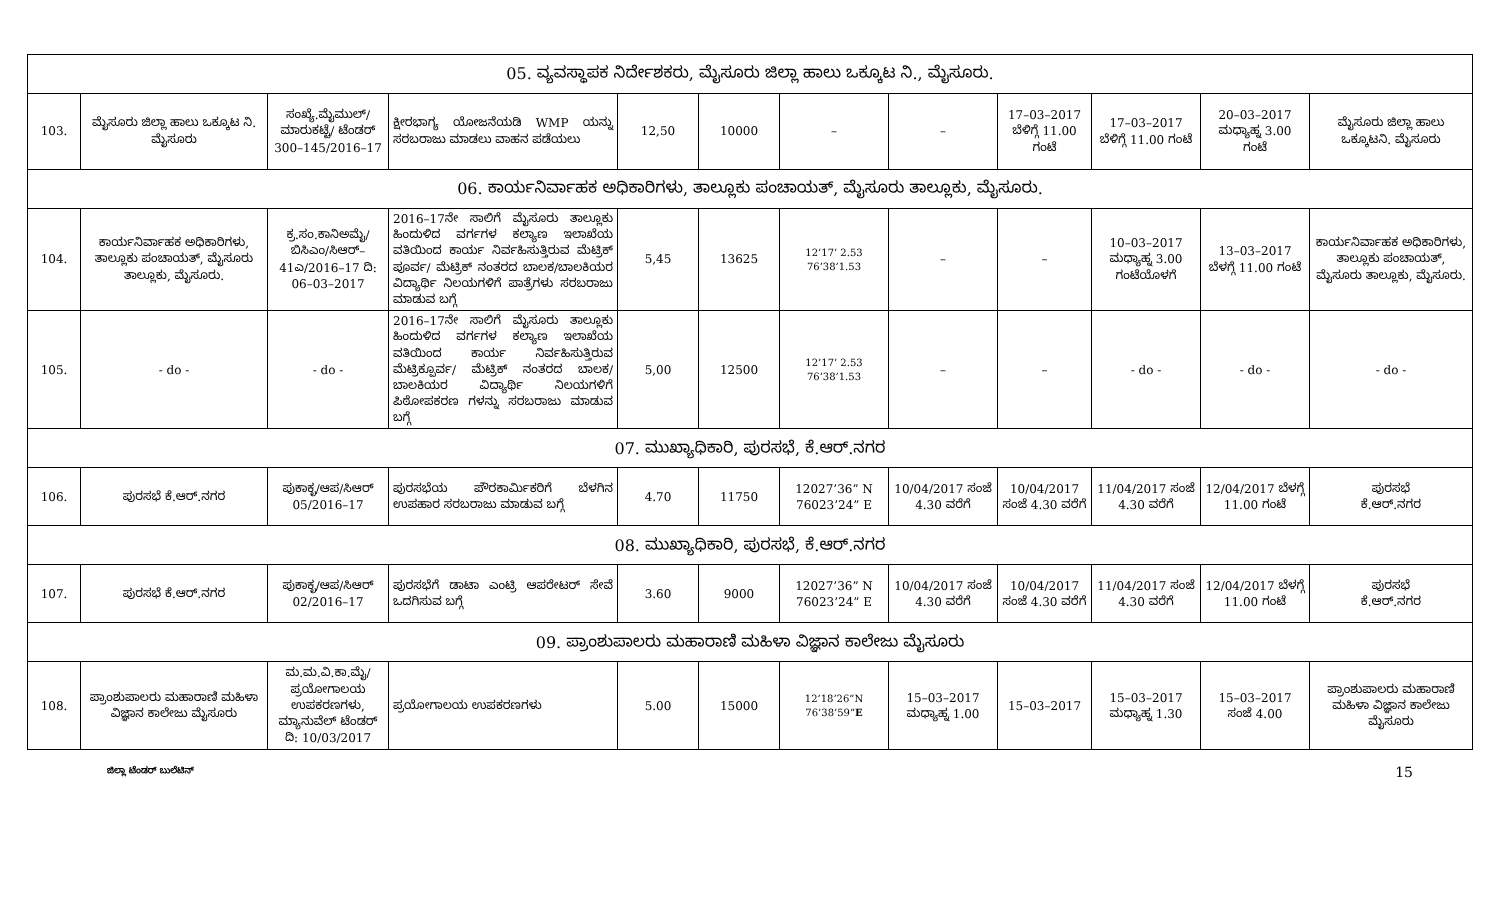| 05. ವ್ಯವಸ್ಥಾಪಕ ನಿರ್ದೇಶಕರು, ಮೈಸೂರು ಜಿಲ್ಲಾ ಹಾಲು ಒಕ್ಕೂಟ ನಿ., ಮೈಸೂರು. | | | | | | | | | | | |
| 103. | ಮೈಸೂರು ಜಿಲ್ಲಾ ಹಾಲು ಒಕ್ಕೂಟ ನಿ. ಮೈಸೂರು | ಸಂಖ್ಯೆ.ಮೈಮುಲ್/ ಮಾರುಕಟ್ಟೆ/ ಟೆಂಡರ್ 300–145/2016–17 | ಕ್ಷೀರಭಾಗ್ಯ ಯೋಜನೆಯಡಿ WMP ಯನ್ನು ಸರಬರಾಜು ಮಾಡಲು ವಾಹನ ಪಡೆಯಲು | 12,50 | 10000 | – | – | 17–03–2017 ಬೆಳಿಗ್ಗೆ 11.00 ಗಂಟೆ | 17–03–2017 ಬೆಳಿಗ್ಗೆ 11.00 ಗಂಟೆ | 20–03–2017 ಮಧ್ಯಾಹ್ನ 3.00 ಗಂಟೆ | ಮೈಸೂರು ಜಿಲ್ಲಾ ಹಾಲು ಒಕ್ಕೂಟನಿ. ಮೈಸೂರು |
| 06. ಕಾರ್ಯನಿರ್ವಾಹಕ ಅಧಿಕಾರಿಗಳು, ತಾಲ್ಲೂಕು ಪಂಚಾಯತ್, ಮೈಸೂರು ತಾಲ್ಲೂಕು, ಮೈಸೂರು. | | | | | | | | | | | |
| 104. | ಕಾರ್ಯನಿರ್ವಾಹಕ ಅಧಿಕಾರಿಗಳು, ತಾಲ್ಲೂಕು ಪಂಚಾಯತ್, ಮೈಸೂರು ತಾಲ್ಲೂಕು, ಮೈಸೂರು. | ಕ್ರ.ಸಂ.ಕಾನಿಅಮೈ/ ಬಿಸಿಎಂ/ಸಿಆರ್–41ಎ/2016–17 ದಿ: 06–03–2017 | 2016–17ನೇ ಸಾಲಿಗೆ ಮೈಸೂರು ತಾಲ್ಲೂಕು ಹಿಂದುಳಿದ ವರ್ಗಗಳ ಕಲ್ಯಾಣ ಇಲಾಖೆಯ ವತಿಯಿಂದ ಕಾರ್ಯ ನಿರ್ವಹಿಸುತ್ತಿರುವ ಮೆಟ್ರಿಕ್ ಪೂರ್ವ/ ಮೆಟ್ರಿಕ್ ನಂತರದ ಬಾಲಕ/ಬಾಲಕಿಯರ ವಿದ್ಯಾರ್ಥಿ ನಿಲಯಗಳಿಗೆ ಪಾತ್ರೆಗಳು ಸರಬರಾಜು ಮಾಡುವ ಬಗ್ಗೆ | 5,45 | 13625 | 12’17’ 2.53 76’38’1.53 | – | – | 10–03–2017 ಮಧ್ಯಾಹ್ನ 3.00 ಗಂಟೆಯೊಳಗೆ | 13–03–2017 ಬೆಳಗ್ಗೆ 11.00 ಗಂಟೆ | ಕಾರ್ಯನಿರ್ವಾಹಕ ಅಧಿಕಾರಿಗಳು, ತಾಲ್ಲೂಕು ಪಂಚಾಯತ್, ಮೈಸೂರು ತಾಲ್ಲೂಕು, ಮೈಸೂರು. |
| 105. | - do - | - do - | 2016–17ನೇ ಸಾಲಿಗೆ ಮೈಸೂರು ತಾಲ್ಲೂಕು ಹಿಂದುಳಿದ ವರ್ಗಗಳ ಕಲ್ಯಾಣ ಇಲಾಖೆಯ ವತಿಯಿಂದ ಕಾರ್ಯ ನಿರ್ವಹಿಸುತ್ತಿರುವ ಮೆಟ್ರಿಕ್ಪೂರ್ವ/ ಮೆಟ್ರಿಕ್ ನಂತರದ ಬಾಲಕ/ ಬಾಲಕಿಯರ ವಿದ್ಯಾರ್ಥಿ ನಿಲಯಗಳಿಗೆ ಪಿಠೋಪಕರಣ ಗಳನ್ನು ಸರಬರಾಜು ಮಾಡುವ ಬಗ್ಗೆ | 5,00 | 12500 | 12’17’ 2.53 76’38’1.53 | – | – | - do - | - do - | - do - |
| 07. ಮುಖ್ಯಾಧಿಕಾರಿ, ಪುರಸಭೆ, ಕೆ.ಆರ್.ನಗರ | | | | | | | | | | | |
| 106. | ಪುರಸಭೆ ಕೆ.ಆರ್.ನಗರ | ಪುಕಾಕೃ/ಆಪ/ಸಿಆರ್ 05/2016–17 | ಪುರಸಭೆಯ ಪೌರಕಾರ್ಮಿಕರಿಗೆ ಬೆಳಗಿನ ಉಪಹಾರ ಸರಬರಾಜು ಮಾಡುವ ಬಗ್ಗೆ | 4.70 | 11750 | 12027’36” N 76023’24” E | 10/04/2017 ಸಂಜೆ 4.30 ವರೆಗೆ | 10/04/2017 ಸಂಜೆ 4.30 ವರೆಗೆ | 11/04/2017 ಸಂಜೆ 4.30 ವರೆಗೆ | 12/04/2017 ಬೆಳಗ್ಗೆ 11.00 ಗಂಟೆ | ಪುರಸಭೆ ಕೆ.ಆರ್.ನಗರ |
| 08. ಮುಖ್ಯಾಧಿಕಾರಿ, ಪುರಸಭೆ, ಕೆ.ಆರ್.ನಗರ | | | | | | | | | | | |
| 107. | ಪುರಸಭೆ ಕೆ.ಆರ್.ನಗರ | ಪುಕಾಕೃ/ಆಪ/ಸಿಆರ್ 02/2016–17 | ಪುರಸಭೆಗೆ ಡಾಟಾ ಎಂಟ್ರಿ ಆಪರೇಟರ್ ಸೇವೆ ಒದಗಿಸುವ ಬಗ್ಗೆ | 3.60 | 9000 | 12027’36” N 76023’24” E | 10/04/2017 ಸಂಜೆ 4.30 ವರೆಗೆ | 10/04/2017 ಸಂಜೆ 4.30 ವರೆಗೆ | 11/04/2017 ಸಂಜೆ 4.30 ವರೆಗೆ | 12/04/2017 ಬೆಳಗ್ಗೆ 11.00 ಗಂಟೆ | ಪುರಸಭೆ ಕೆ.ಆರ್.ನಗರ |
| 09. ಪ್ರಾಂಶುಪಾಲರು ಮಹಾರಾಣಿ ಮಹಿಳಾ ವಿಜ್ಞಾನ ಕಾಲೇಜು ಮೈಸೂರು | | | | | | | | | | | |
| 108. | ಪ್ರಾಂಶುಪಾಲರು ಮಹಾರಾಣಿ ಮಹಿಳಾ ವಿಜ್ಞಾನ ಕಾಲೇಜು ಮೈಸೂರು | ಮ.ಮ.ವಿ.ಕಾ.ಮೈ/ಪ್ರಯೋಗಾಲಯ ಉಪಕರಣಗಳು, ಮ್ಯಾನುವೆಲ್ ಟೆಂಡರ್ ದಿ: 10/03/2017 | ಪ್ರಯೋಗಾಲಯ ಉಪಕರಣಗಳು | 5.00 | 15000 | 12’18’26”N 76’38’59” E | 15–03–2017 ಮಧ್ಯಾಹ್ನ 1.00 | 15–03–2017 | 15–03–2017 ಮಧ್ಯಾಹ್ನ 1.30 | 15–03–2017 ಸಂಜೆ 4.00 | ಪ್ರಾಂಶುಪಾಲರು ಮಹಾರಾಣಿ ಮಹಿಳಾ ವಿಜ್ಞಾನ ಕಾಲೇಜು ಮೈಸೂರು |
ಜಿಲ್ಲಾ ಟೆಂಡರ್ ಬುಲೆಟಿನ್ 15